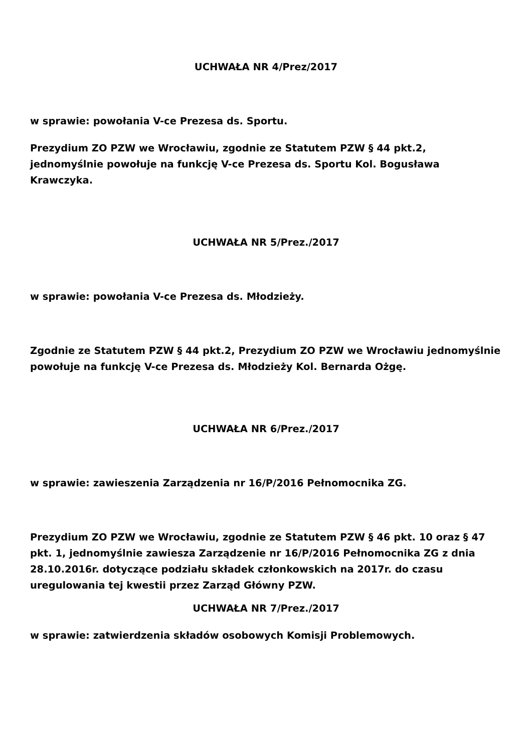UCHWAŁA NR 4/Prez/2017
w sprawie: powołania V-ce Prezesa ds. Sportu.
Prezydium ZO PZW we Wrocławiu, zgodnie ze Statutem PZW § 44 pkt.2, jednomyślnie powołuje na funkcję V-ce Prezesa ds. Sportu Kol. Bogusława Krawczyka.
UCHWAŁA NR 5/Prez./2017
w sprawie: powołania V-ce Prezesa ds. Młodzieży.
Zgodnie ze Statutem PZW § 44 pkt.2, Prezydium ZO PZW we Wrocławiu jednomyślnie powołuje na funkcję V-ce Prezesa ds. Młodzieży Kol. Bernarda Ożgę.
UCHWAŁA NR 6/Prez./2017
w sprawie: zawieszenia Zarządzenia nr 16/P/2016 Pełnomocnika ZG.
Prezydium ZO PZW we Wrocławiu, zgodnie ze Statutem PZW § 46 pkt. 10 oraz § 47 pkt. 1, jednomyślnie zawiesza Zarządzenie nr 16/P/2016 Pełnomocnika ZG z dnia 28.10.2016r. dotyczące podziału składek członkowskich na 2017r. do czasu uregulowania tej kwestii przez Zarząd Główny PZW.
UCHWAŁA NR 7/Prez./2017
w sprawie: zatwierdzenia składów osobowych Komisji Problemowych.